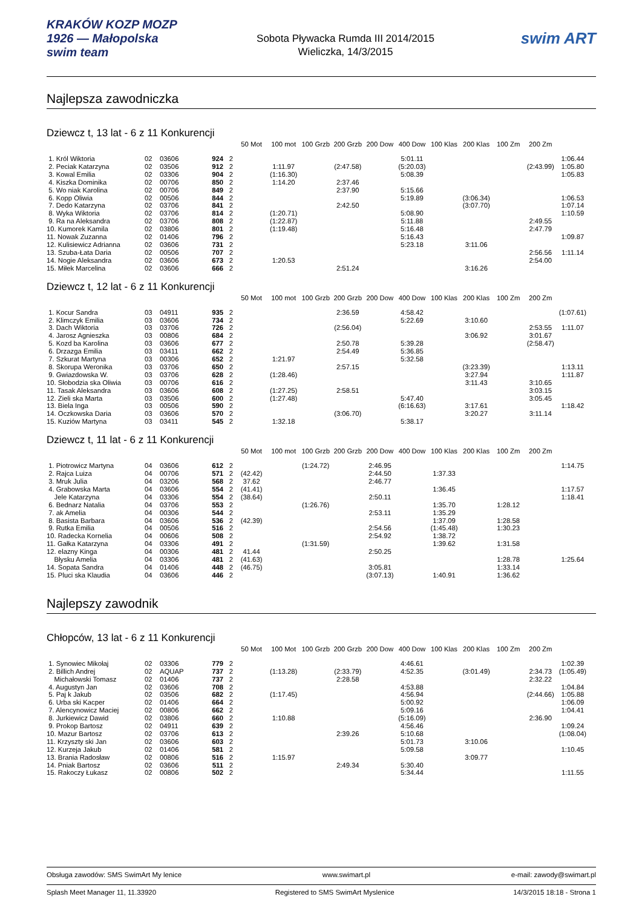KRAKÓW KOZP MOZP 1926 — Małopolska swim team
Sobota Pływacka Rumda III 2014/2015
Wieliczka, 14/3/2015
swim ART
Najlepsza zawodniczka
Dziewcz t, 13 lat - 6 z 11 Konkurencji
| | | | | | 50 Mot | 100 mot | 100 Grzb | 200 Grzb | 200 Dow | 400 Dow | 100 Klas | 200 Klas | 100 Zm | 200 Zm | |
| --- | --- | --- | --- | --- | --- | --- | --- | --- | --- | --- | --- | --- | --- | --- | --- |
| 1. Król Wiktoria | 02 | 03606 | 924 | 2 | | | | | | 5:01.11 | | | | | 1:06.44 |
| 2. Peciak Katarzyna | 02 | 03506 | 912 | 2 | | 1:11.97 | | (2:47.58) | | (5:20.03) | | | | (2:43.99) | 1:05.80 |
| 3. Kowal Emilia | 02 | 03306 | 904 | 2 | | (1:16.30) | | | | 5:08.39 | | | | | 1:05.83 |
| 4. Kiszka Dominika | 02 | 00706 | 850 | 2 | | 1:14.20 | | 2:37.46 | | | | | | | |
| 5. Wo niak Karolina | 02 | 00706 | 849 | 2 | | | | 2:37.90 | | 5:15.66 | | | | | |
| 6. Kopp Oliwia | 02 | 00506 | 844 | 2 | | | | | | 5:19.89 | | (3:06.34) | | | 1:06.53 |
| 7. Dedo Katarzyna | 02 | 03706 | 841 | 2 | | | | 2:42.50 | | | | (3:07.70) | | | 1:07.14 |
| 8. Wyka Wiktoria | 02 | 03706 | 814 | 2 | | (1:20.71) | | | | 5:08.90 | | | | | 1:10.59 |
| 9. Ra na Aleksandra | 02 | 03706 | 808 | 2 | | (1:22.87) | | | | 5:11.88 | | | | 2:49.55 | |
| 10. Kumorek Kamila | 02 | 03806 | 801 | 2 | | (1:19.48) | | | | 5:16.48 | | | | 2:47.79 | |
| 11. Nowak Zuzanna | 02 | 01406 | 796 | 2 | | | | | | 5:16.43 | | | | | 1:09.87 |
| 12. Kulisiewicz Adrianna | 02 | 03606 | 731 | 2 | | | | | | 5:23.18 | | 3:11.06 | | | |
| 13. Szuba-Łata Daria | 02 | 00506 | 707 | 2 | | | | | | | | | | 2:56.56 | 1:11.14 |
| 14. Nogie Aleksandra | 02 | 03606 | 673 | 2 | | 1:20.53 | | | | | | | | 2:54.00 | |
| 15. Miłek Marcelina | 02 | 03606 | 666 | 2 | | | | 2:51.24 | | | | 3:16.26 | | | |
Dziewcz t, 12 lat - 6 z 11 Konkurencji
| | | | | | 50 Mot | 100 mot | 100 Grzb | 200 Grzb | 200 Dow | 400 Dow | 100 Klas | 200 Klas | 100 Zm | 200 Zm | |
| --- | --- | --- | --- | --- | --- | --- | --- | --- | --- | --- | --- | --- | --- | --- | --- |
| 1. Kocur Sandra | 03 | 04911 | 935 | 2 | | | | 2:36.59 | | 4:58.42 | | | | | (1:07.61) |
| 2. Klimczyk Emilia | 03 | 03606 | 734 | 2 | | | | | | 5:22.69 | | 3:10.60 | | | |
| 3. Dach Wiktoria | 03 | 03706 | 726 | 2 | | | | (2:56.04) | | | | | | 2:53.55 | 1:11.07 |
| 4. Jarosz Agnieszka | 03 | 00806 | 684 | 2 | | | | | | | | 3:06.92 | | 3:01.67 | |
| 5. Kozd ba Karolina | 03 | 03606 | 677 | 2 | | | | 2:50.78 | | 5:39.28 | | | | (2:58.47) | |
| 6. Drzazga Emilia | 03 | 03411 | 662 | 2 | | | | 2:54.49 | | 5:36.85 | | | | | |
| 7. Szkurat Martyna | 03 | 00306 | 652 | 2 | | 1:21.97 | | | | 5:32.58 | | | | | |
| 8. Skorupa Weronika | 03 | 03706 | 650 | 2 | | | | 2:57.15 | | | | (3:23.39) | | | 1:13.11 |
| 9. Gwiazdowska W. | 03 | 03706 | 628 | 2 | | (1:28.46) | | | | | | 3:27.94 | | | 1:11.87 |
| 10. Słobodzia ska Oliwia | 03 | 00706 | 616 | 2 | | | | | | | | 3:11.43 | | 3:10.65 | |
| 11. Tasak Aleksandra | 03 | 03606 | 608 | 2 | | (1:27.25) | | 2:58.51 | | | | | | 3:03.15 | |
| 12. Zieli ska Marta | 03 | 03506 | 600 | 2 | | (1:27.48) | | | | 5:47.40 | | | | 3:05.45 | |
| 13. Biela Inga | 03 | 00506 | 590 | 2 | | | | | | (6:16.63) | | 3:17.61 | | | 1:18.42 |
| 14. Oczkowska Daria | 03 | 03606 | 570 | 2 | | | | (3:06.70) | | | | 3:20.27 | | 3:11.14 | |
| 15. Kuziów Martyna | 03 | 03411 | 545 | 2 | | 1:32.18 | | | | 5:38.17 | | | | | |
Dziewcz t, 11 lat - 6 z 11 Konkurencji
| | | | | | 50 Mot | 100 mot | 100 Grzb | 200 Grzb | 200 Dow | 400 Dow | 100 Klas | 200 Klas | 100 Zm | 200 Zm | |
| --- | --- | --- | --- | --- | --- | --- | --- | --- | --- | --- | --- | --- | --- | --- | --- |
| 1. Piotrowicz Martyna | 04 | 03606 | 612 | 2 | | | (1:24.72) | | 2:46.95 | | | | | | 1:14.75 |
| 2. Rajca Luiza | 04 | 00706 | 571 | 2 | (42.42) | | | | 2:44.50 | | 1:37.33 | | | | |
| 3. Mruk Julia | 04 | 03206 | 568 | 2 | 37.62 | | | | 2:46.77 | | | | | | |
| 4. Grabowska Marta | 04 | 03606 | 554 | 2 | (41.41) | | | | | | 1:36.45 | | | | 1:17.57 |
| Jele Katarzyna | 04 | 03306 | 554 | 2 | (38.64) | | | | 2:50.11 | | | | | | 1:18.41 |
| 6. Bednarz Natalia | 04 | 03706 | 553 | 2 | | | (1:26.76) | | | | 1:35.70 | | 1:28.12 | | |
| 7. ak Amelia | 04 | 00306 | 544 | 2 | | | | | 2:53.11 | | 1:35.29 | | | | |
| 8. Basista Barbara | 04 | 03606 | 536 | 2 | (42.39) | | | | | | 1:37.09 | | 1:28.58 | | |
| 9. Rutka Emilia | 04 | 00506 | 516 | 2 | | | | | 2:54.56 | | (1:45.48) | | 1:30.23 | | |
| 10. Radecka Kornelia | 04 | 00606 | 508 | 2 | | | | | 2:54.92 | | 1:38.72 | | | | |
| 11. Gałka Katarzyna | 04 | 03306 | 491 | 2 | | | (1:31.59) | | | | 1:39.62 | | 1:31.58 | | |
| 12. elazny Kinga | 04 | 00306 | 481 | 2 | 41.44 | | | | 2:50.25 | | | | | | |
| Błysku Amelia | 04 | 03306 | 481 | 2 | (41.63) | | | | | | | | 1:28.78 | | 1:25.64 |
| 14. Sopata Sandra | 04 | 01406 | 448 | 2 | (46.75) | | | | 3:05.81 | | | | 1:33.14 | | |
| 15. Pluci ska Klaudia | 04 | 03606 | 446 | 2 | | | | | (3:07.13) | | 1:40.91 | | 1:36.62 | | |
Najlepszy zawodnik
Chłopców, 13 lat - 6 z 11 Konkurencji
| | | | | | 50 Mot | 100 Mot | 100 Grzb | 200 Grzb | 200 Dow | 400 Dow | 100 Klas | 200 Klas | 100 Zm | 200 Zm | |
| --- | --- | --- | --- | --- | --- | --- | --- | --- | --- | --- | --- | --- | --- | --- | --- |
| 1. Synowiec Mikołaj | 02 | 03306 | 779 | 2 | | | | | | 4:46.61 | | | | | 1:02.39 |
| 2. Billich Andrej | 02 | AQUAP | 737 | 2 | | (1:13.28) | | (2:33.79) | | 4:52.35 | | (3:01.49) | | 2:34.73 | (1:05.49) |
| Michałowski Tomasz | 02 | 01406 | 737 | 2 | | | | 2:28.58 | | | | | | 2:32.22 | |
| 4. Augustyn Jan | 02 | 03606 | 708 | 2 | | | | | | 4:53.88 | | | | | 1:04.84 |
| 5. Paj k Jakub | 02 | 03506 | 682 | 2 | | (1:17.45) | | | | 4:56.94 | | | | (2:44.66) | 1:05.88 |
| 6. Urba ski Kacper | 02 | 01406 | 664 | 2 | | | | | | 5:00.92 | | | | | 1:06.09 |
| 7. Alencynowicz Maciej | 02 | 00806 | 662 | 2 | | | | | | 5:09.16 | | | | | 1:04.41 |
| 8. Jurkiewicz Dawid | 02 | 03806 | 660 | 2 | | 1:10.88 | | | | (5:16.09) | | | | 2:36.90 | |
| 9. Prokop Bartosz | 02 | 04911 | 639 | 2 | | | | | | 4:56.46 | | | | | 1:09.24 |
| 10. Mazur Bartosz | 02 | 03706 | 613 | 2 | | | | 2:39.26 | | 5:10.68 | | | | | (1:08.04) |
| 11. Krzyszty ski Jan | 02 | 03606 | 603 | 2 | | | | | | 5:01.73 | | 3:10.06 | | | |
| 12. Kurzeja Jakub | 02 | 01406 | 581 | 2 | | | | | | 5:09.58 | | | | | 1:10.45 |
| 13. Brania Radosław | 02 | 00806 | 516 | 2 | | 1:15.97 | | | | | | 3:09.77 | | | |
| 14. Pniak Bartosz | 02 | 03606 | 511 | 2 | | | | 2:49.34 | | 5:30.40 | | | | | |
| 15. Rakoczy Łukasz | 02 | 00806 | 502 | 2 | | | | | | 5:34.44 | | | | | 1:11.55 |
Obsługa zawodów: SMS SwimArt My lenice www.swimart.pl e-mail: zawody@swimart.pl
Splash Meet Manager 11, 11.33920 Registered to SMS SwimArt Myslenice 14/3/2015 18:18 - Strona 1